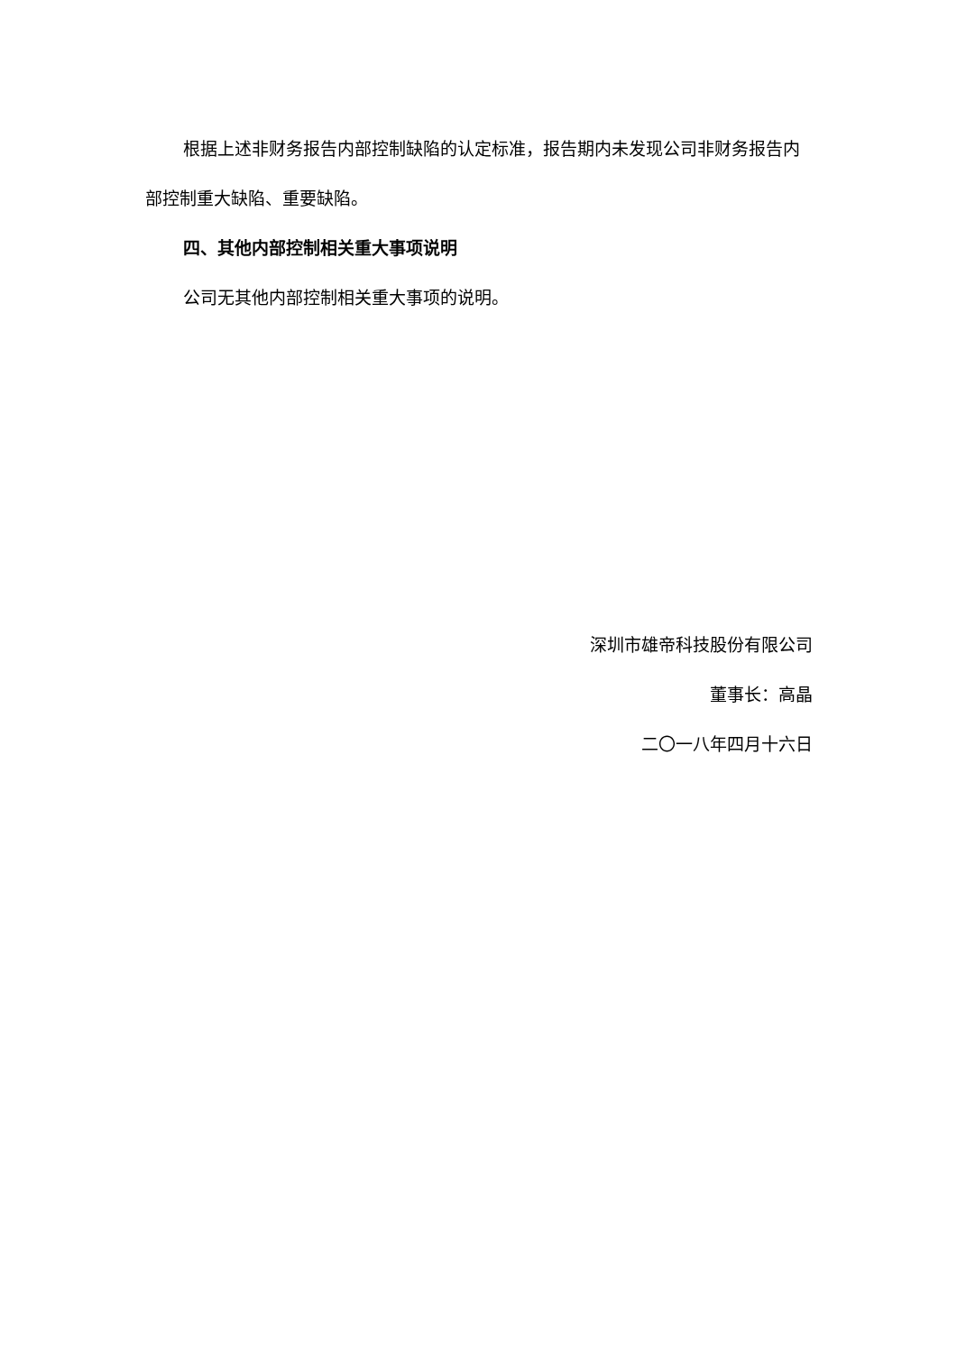根据上述非财务报告内部控制缺陷的认定标准，报告期内未发现公司非财务报告内部控制重大缺陷、重要缺陷。
四、其他内部控制相关重大事项说明
公司无其他内部控制相关重大事项的说明。
深圳市雄帝科技股份有限公司
董事长：高晶
二〇一八年四月十六日